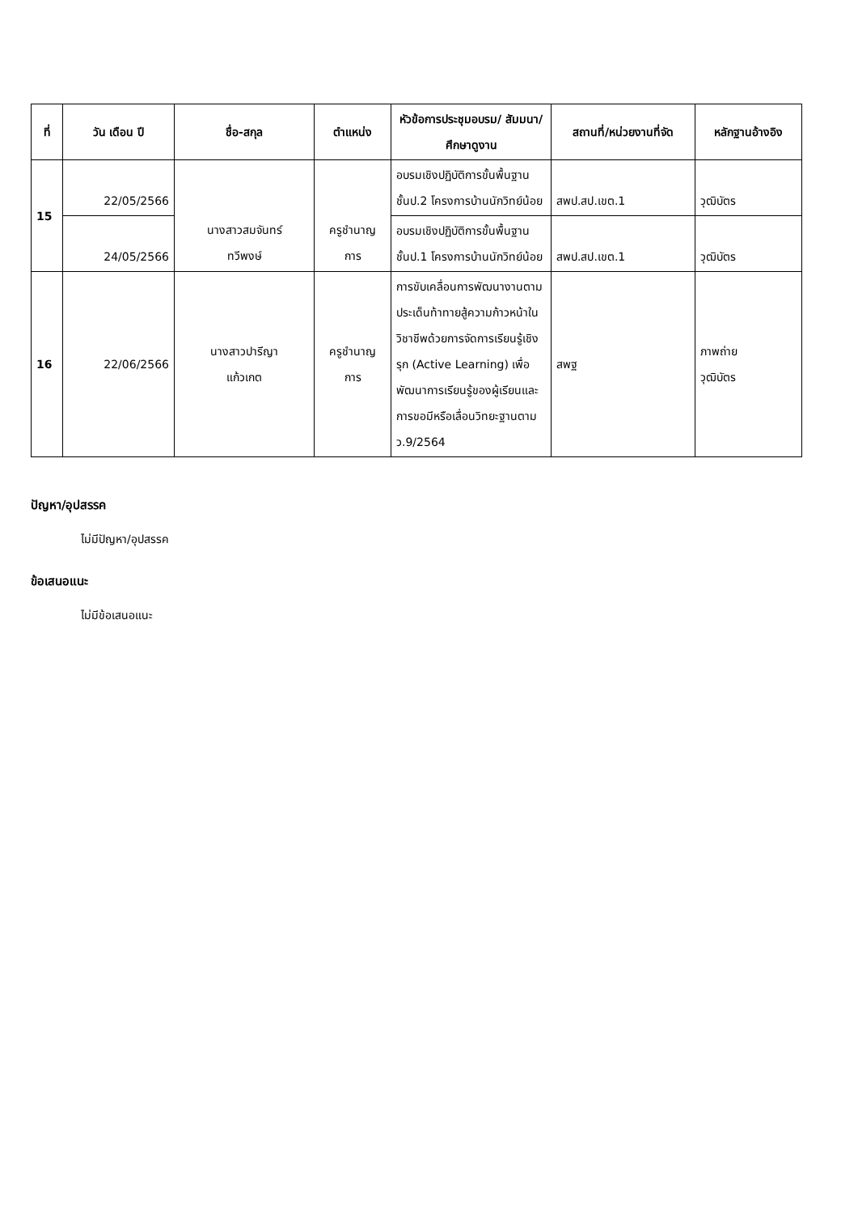| ที่ | วัน เดือน ปี | ชื่อ-สกุล | ตำแหน่ง | หัวข้อการประชุมอบรม/ สัมมนา/ศึกษาดูงาน | สถานที่/หน่วยงานที่จัด | หลักฐานอ้างอิง |
| --- | --- | --- | --- | --- | --- | --- |
| 15 | 22/05/2566 | นางสาวสมจันทร์ ทวีพงษ์ | ครูชำนาญ การ | อบรมเชิงปฏิบัติการขั้นพื้นฐาน ชั้นป.2 โครงการบ้านนักวิทย์น้อย | สพป.สป.เขต.1 | วุฒิบัตร |
| | 24/05/2566 | | | อบรมเชิงปฏิบัติการขั้นพื้นฐาน ชั้นป.1 โครงการบ้านนักวิทย์น้อย | สพป.สป.เขต.1 | วุฒิบัตร |
| 16 | 22/06/2566 | นางสาวปารีญา แก้วเกต | ครูชำนาญ การ | การขับเคลื่อนการพัฒนางานตามประเด็นท้าทายสู้ความก้าวหน้าในวิชาชีพด้วยการจัดการเรียนรู้เชิงรุก (Active Learning) เพื่อพัฒนาการเรียนรู้ของผู้เรียนและการขอมีหรือเลื่อนวิทยะฐานตาม ว.9/2564 | สพฐ | ภาพถ่าย วุฒิบัตร |
ปัญหา/อุปสรรค
ไม่มีปัญหา/อุปสรรค
ข้อเสนอแนะ
ไม่มีข้อเสนอแนะ